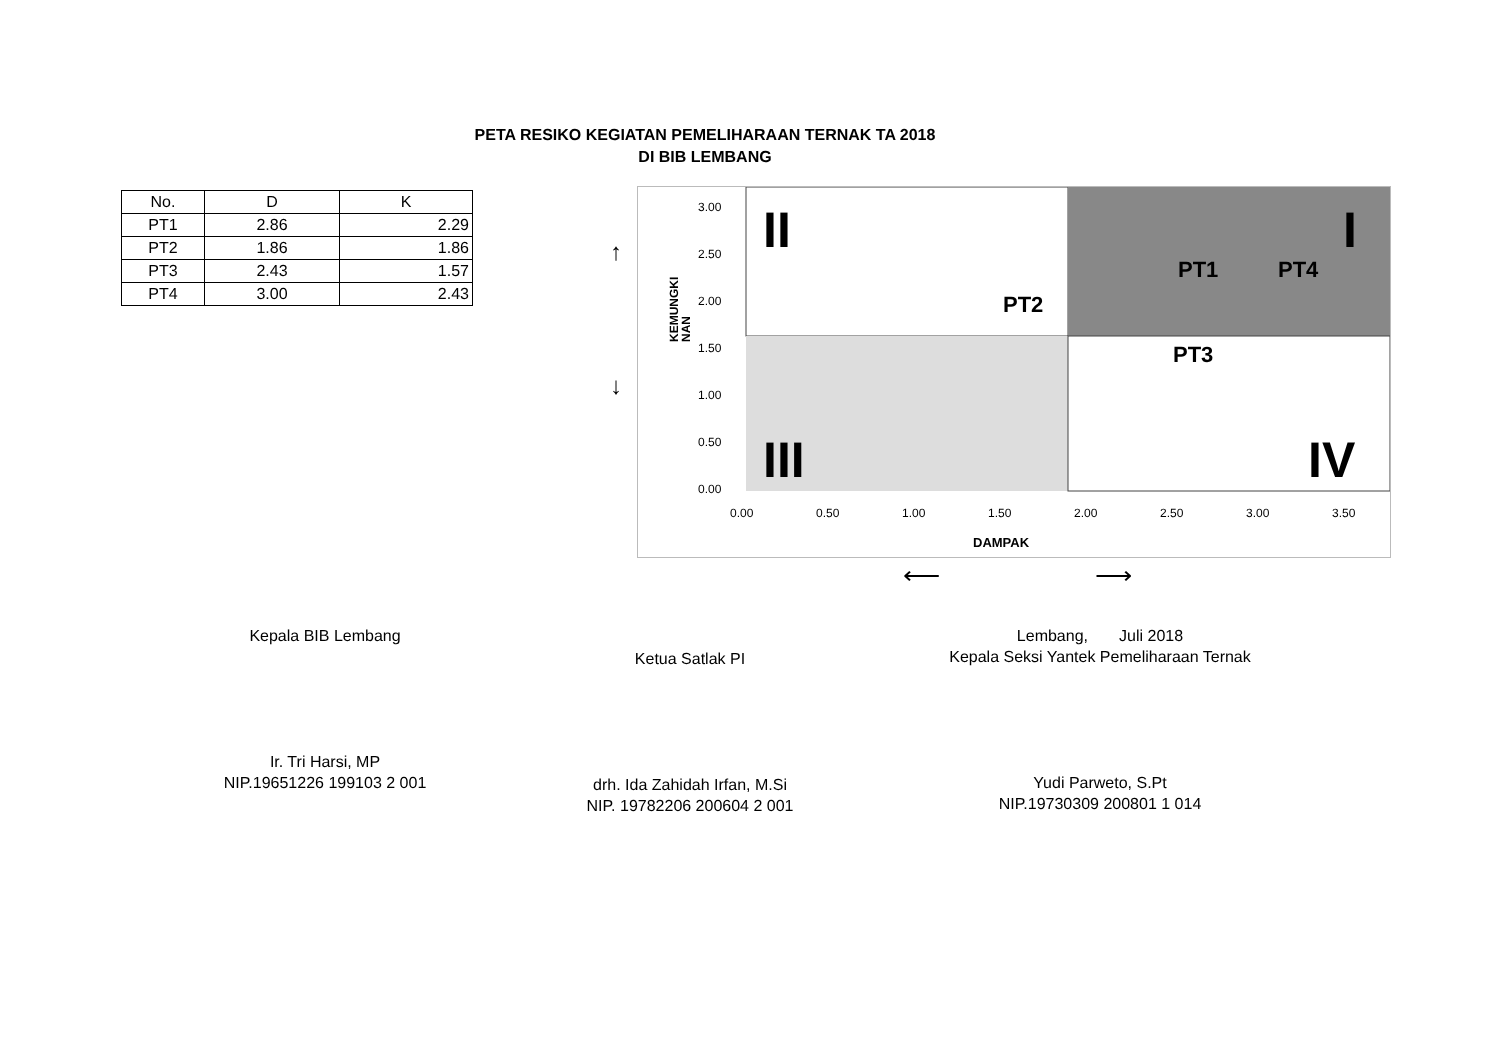PETA RESIKO KEGIATAN PEMELIHARAAN TERNAK TA 2018
DI BIB LEMBANG
| No. | D | K |
| --- | --- | --- |
| PT1 | 2.86 | 2.29 |
| PT2 | 1.86 | 1.86 |
| PT3 | 2.43 | 1.57 |
| PT4 | 3.00 | 2.43 |
3.00
2.50
2.00
1.50
1.00
0.50
0.00
0.00
0.50
1.00
1.50
2.00
2.50
3.00
3.50
DAMPAK
KEMUNGKI
NAN
PT2
PT1
PT4
PT3
II
I
III
IV
↑
↓
⟵ ⟶
Kepala BIB Lemban​g
Ir. Tri Harsi, MP
NIP.19651226 199103 2 001
Ketua Satlak PI
drh. Ida Zahidah Irfan, M.Si
NIP. 19782206 200604 2 001
Lembang, Juli 2018
Kepala Seksi Yantek Pemeliharaan Ternak
Yudi Parweto, S.Pt
NIP.19730309 200801 1 014